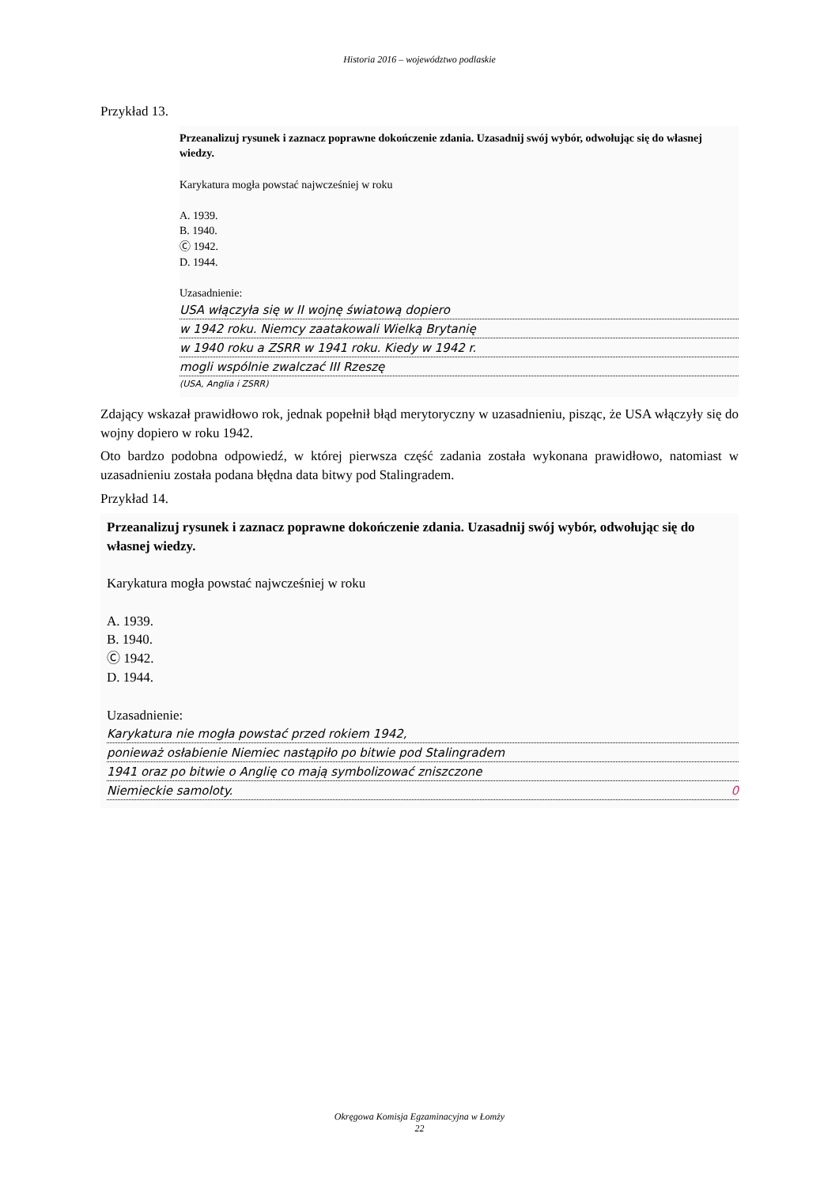Historia 2016 – województwo podlaskie
Przykład 13.
Przeanalizuj rysunek i zaznacz poprawne dokończenie zdania. Uzasadnij swój wybór, odwołując się do własnej wiedzy.
Karykatura mogła powstać najwcześniej w roku
A. 1939.
B. 1940.
Ⓒ 1942.
D. 1944.
Uzasadnienie:
USA włączyła się w II wojnę światową dopiero
w 1942 roku. Niemcy zaatakowali Wielką Brytanię
w 1940 roku a ZSRR w 1941 roku. Kiedy w 1942 r.
mogli wspólnie zwalczać III Rzeszę
(USA, Anglia i ZSRR)
Zdający wskazał prawidłowo rok, jednak popełnił błąd merytoryczny w uzasadnieniu, pisząc, że USA włączyły się do wojny dopiero w roku 1942.
Oto bardzo podobna odpowiedź, w której pierwsza część zadania została wykonana prawidłowo, natomiast w uzasadnieniu została podana błędna data bitwy pod Stalingradem.
Przykład 14.
Przeanalizuj rysunek i zaznacz poprawne dokończenie zdania. Uzasadnij swój wybór, odwołując się do własnej wiedzy.
Karykatura mogła powstać najwcześniej w roku
A. 1939.
B. 1940.
Ⓒ 1942.
D. 1944.
Uzasadnienie:
Karykatura nie mogła powstać przed rokiem 1942,
ponieważ osłabienie Niemiec nastąpiło po bitwie pod Stalingradem
1941 oraz po bitwie o Anglię co mają symbolizować zniszczone
Niemieckie samoloty. 0
Okręgowa Komisja Egzaminacyjna w Łomży
22